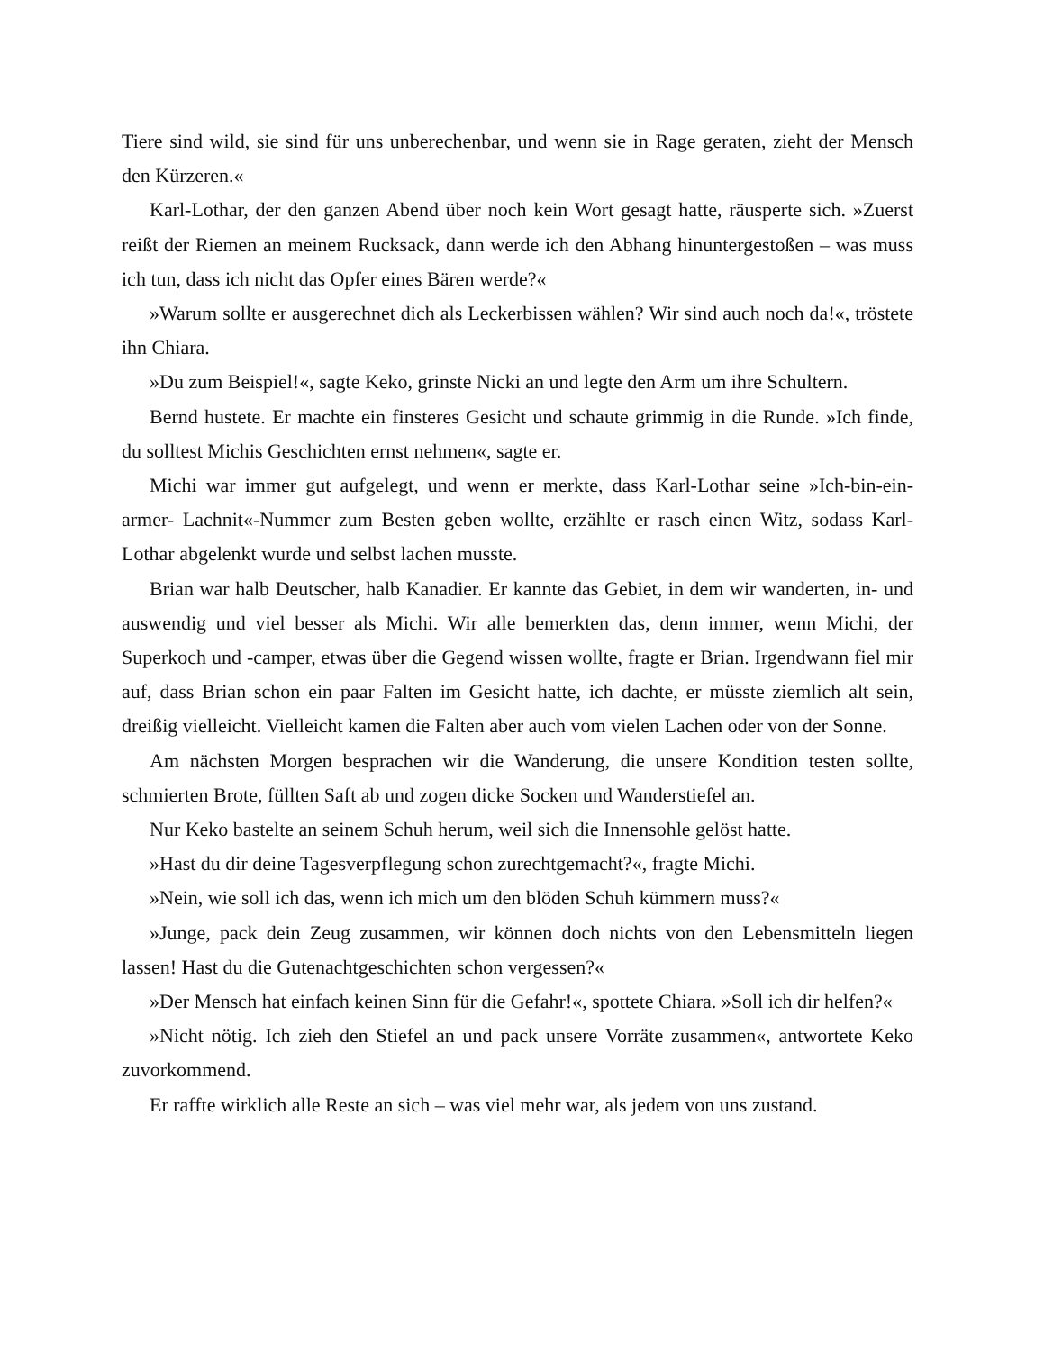Tiere sind wild, sie sind für uns unberechenbar, und wenn sie in Rage geraten, zieht der Mensch den Kürzeren.«
Karl-Lothar, der den ganzen Abend über noch kein Wort gesagt hatte, räusperte sich. »Zuerst reißt der Riemen an meinem Rucksack, dann werde ich den Abhang hinuntergestoßen – was muss ich tun, dass ich nicht das Opfer eines Bären werde?«
»Warum sollte er ausgerechnet dich als Leckerbissen wählen? Wir sind auch noch da!«, tröstete ihn Chiara.
»Du zum Beispiel!«, sagte Keko, grinste Nicki an und legte den Arm um ihre Schultern.
Bernd hustete. Er machte ein finsteres Gesicht und schaute grimmig in die Runde. »Ich finde, du solltest Michis Geschichten ernst nehmen«, sagte er.
Michi war immer gut aufgelegt, und wenn er merkte, dass Karl-Lothar seine »Ich-bin-ein-armer- Lachnit«-Nummer zum Besten geben wollte, erzählte er rasch einen Witz, sodass Karl-Lothar abgelenkt wurde und selbst lachen musste.
Brian war halb Deutscher, halb Kanadier. Er kannte das Gebiet, in dem wir wanderten, in- und auswendig und viel besser als Michi. Wir alle bemerkten das, denn immer, wenn Michi, der Superkoch und -camper, etwas über die Gegend wissen wollte, fragte er Brian. Irgendwann fiel mir auf, dass Brian schon ein paar Falten im Gesicht hatte, ich dachte, er müsste ziemlich alt sein, dreißig vielleicht. Vielleicht kamen die Falten aber auch vom vielen Lachen oder von der Sonne.
Am nächsten Morgen besprachen wir die Wanderung, die unsere Kondition testen sollte, schmierten Brote, füllten Saft ab und zogen dicke Socken und Wanderstiefel an.
Nur Keko bastelte an seinem Schuh herum, weil sich die Innensohle gelöst hatte.
»Hast du dir deine Tagesverpflegung schon zurechtgemacht?«, fragte Michi.
»Nein, wie soll ich das, wenn ich mich um den blöden Schuh kümmern muss?«
»Junge, pack dein Zeug zusammen, wir können doch nichts von den Lebensmitteln liegen lassen! Hast du die Gutenachtgeschichten schon vergessen?«
»Der Mensch hat einfach keinen Sinn für die Gefahr!«, spottete Chiara. »Soll ich dir helfen?«
»Nicht nötig. Ich zieh den Stiefel an und pack unsere Vorräte zusammen«, antwortete Keko zuvorkommend.
Er raffte wirklich alle Reste an sich – was viel mehr war, als jedem von uns zustand.